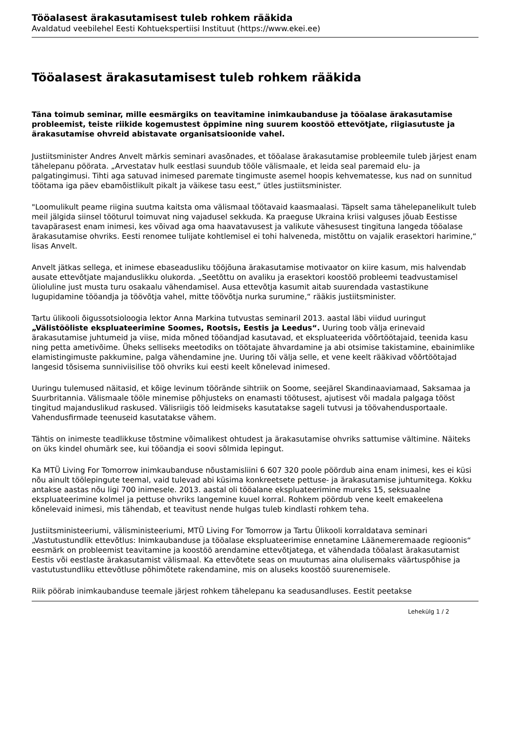Tööalasest ärakasutamisest tuleb rohkem rääkida
Avaldatud veebilehel Eesti Kohtuekspertiisi Instituut (https://www.ekei.ee)
Tööalasest ärakasutamisest tuleb rohkem rääkida
Täna toimub seminar, mille eesmärgiks on teavitamine inimkaubanduse ja tööalase ärakasutamise probleemist, teiste riikide kogemustest õppimine ning suurem koostöö ettevõtjate, riigiasutuste ja ärakasutamise ohvreid abistavate organisatsioonide vahel.
Justiitsminister Andres Anvelt märkis seminari avasõnades, et tööalase ärakasutamise probleemile tuleb järjest enam tähelepanu pöörata. „Arvestatav hulk eestlasi suundub tööle välismaale, et leida seal paremaid elu- ja palgatingimusi. Tihti aga satuvad inimesed paremate tingimuste asemel hoopis kehvematesse, kus nad on sunnitud töötama iga päev ebamõistlikult pikalt ja väikese tasu eest,“ ütles justiitsminister.
"Loomulikult peame riigina suutma kaitsta oma välismaal töötavaid kaasmaalasi. Täpselt sama tähelepanelikult tuleb meil jälgida siinsel tööturul toimuvat ning vajadusel sekkuda. Ka praeguse Ukraina kriisi valguses jõuab Eestisse tavapärasest enam inimesi, kes võivad aga oma haavatavusest ja valikute vähesusest tingituna langeda tööalase ärakasutamise ohvriks. Eesti renomee tulijate kohtlemisel ei tohi halveneda, mistõttu on vajalik erasektori harimine,“ lisas Anvelt.
Anvelt jätkas sellega, et inimese ebaseadusliku tööjõuna ärakasutamise motivaator on kiire kasum, mis halvendab ausate ettevõtjate majanduslikku olukorda. „Seetõttu on avaliku ja erasektori koostöö probleemi teadvustamisel ülioluline just musta turu osakaalu vähendamisel. Ausa ettevõtja kasumit aitab suurendada vastastikune lugupidamine tööandja ja töövõtja vahel, mitte töövõtja nurka surumine,“ rääkis justiitsminister.
Tartu ülikooli õigussotsioloogia lektor Anna Markina tutvustas seminaril 2013. aastal läbi viidud uuringut „Välistööliste ekspluateerimine Soomes, Rootsis, Eestis ja Leedus“. Uuring toob välja erinevaid ärakasutamise juhtumeid ja viise, mida mõned tööandjad kasutavad, et ekspluateerida võõrtöötajaid, teenida kasu ning petta ametivõime. Üheks selliseks meetodiks on töötajate ähvardamine ja abi otsimise takistamine, ebainimlike elamistingimuste pakkumine, palga vähendamine jne. Uuring tõi välja selle, et vene keelt rääkivad võõrtöötajad langesid tõsisema sunniviisilise töö ohvriks kui eesti keelt kõnelevad inimesed.
Uuringu tulemused näitasid, et kõige levinum töörände sihtriik on Soome, seejärel Skandinaaviamaad, Saksamaa ja Suurbritannia. Välismaale tööle minemise põhjusteks on enamasti töötusest, ajutisest või madala palgaga tööst tingitud majanduslikud raskused. Välisriigis töö leidmiseks kasutatakse sageli tutvusi ja töövahendusportaale. Vahendusfirmade teenuseid kasutatakse vähem.
Tähtis on inimeste teadlikkuse tõstmine võimalikest ohtudest ja ärakasutamise ohvriks sattumise vältimine. Näiteks on üks kindel ohumärk see, kui tööandja ei soovi sõlmida lepingut.
Ka MTÜ Living For Tomorrow inimkaubanduse nõustamisliini 6 607 320 poole pöördub aina enam inimesi, kes ei küsi nõu ainult töölepingute teemal, vaid tulevad abi küsima konkreetsete pettuse- ja ärakasutamise juhtumitega. Kokku antakse aastas nõu ligi 700 inimesele. 2013. aastal oli tööalane ekspluateerimine mureks 15, seksuaalne ekspluateerimine kolmel ja pettuse ohvriks langemine kuuel korral. Rohkem pöördub vene keelt emakeelena kõnelevaid inimesi, mis tähendab, et teavitust nende hulgas tuleb kindlasti rohkem teha.
Justiitsministeeriumi, välisministeeriumi, MTÜ Living For Tomorrow ja Tartu Ülikooli korraldatava seminari „Vastutustundlik ettevõtlus: Inimkaubanduse ja tööalase ekspluateerimise ennetamine Läänemeremaade regioonis“ eesmärk on probleemist teavitamine ja koostöö arendamine ettevõtjatega, et vähendada tööalast ärakasutamist Eestis või eestlaste ärakasutamist välismaal. Ka ettevõtete seas on muutumas aina olulisemaks väärtuspõhise ja vastutustundliku ettevõtluse põhimõtete rakendamine, mis on aluseks koostöö suurenemisele.
Riik pöörab inimkaubanduse teemale järjest rohkem tähelepanu ka seadusandluses. Eestit peetakse
Lehekülg 1 / 2